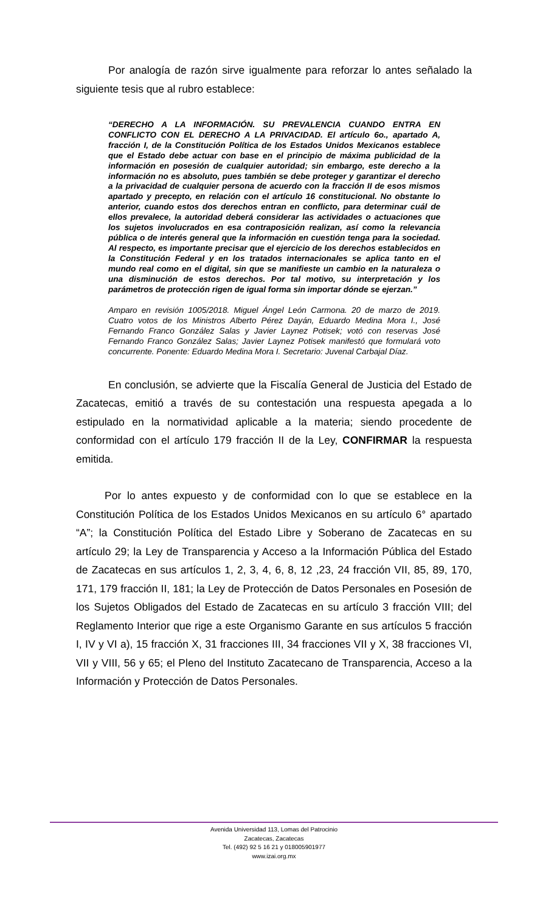Por analogía de razón sirve igualmente para reforzar lo antes señalado la siguiente tesis que al rubro establece:
“DERECHO A LA INFORMACIÓN. SU PREVALENCIA CUANDO ENTRA EN CONFLICTO CON EL DERECHO A LA PRIVACIDAD. El artículo 6o., apartado A, fracción I, de la Constitución Política de los Estados Unidos Mexicanos establece que el Estado debe actuar con base en el principio de máxima publicidad de la información en posesión de cualquier autoridad; sin embargo, este derecho a la información no es absoluto, pues también se debe proteger y garantizar el derecho a la privacidad de cualquier persona de acuerdo con la fracción II de esos mismos apartado y precepto, en relación con el artículo 16 constitucional. No obstante lo anterior, cuando estos dos derechos entran en conflicto, para determinar cuál de ellos prevalece, la autoridad deberá considerar las actividades o actuaciones que los sujetos involucrados en esa contraposición realizan, así como la relevancia pública o de interés general que la información en cuestión tenga para la sociedad. Al respecto, es importante precisar que el ejercicio de los derechos establecidos en la Constitución Federal y en los tratados internacionales se aplica tanto en el mundo real como en el digital, sin que se manifieste un cambio en la naturaleza o una disminución de estos derechos. Por tal motivo, su interpretación y los parámetros de protección rigen de igual forma sin importar dónde se ejerzan.”
Amparo en revisión 1005/2018. Miguel Ángel León Carmona. 20 de marzo de 2019. Cuatro votos de los Ministros Alberto Pérez Dayán, Eduardo Medina Mora I., José Fernando Franco González Salas y Javier Laynez Potisek; votó con reservas José Fernando Franco González Salas; Javier Laynez Potisek manifestó que formulará voto concurrente. Ponente: Eduardo Medina Mora I. Secretario: Juvenal Carbajal Díaz.
En conclusión, se advierte que la Fiscalía General de Justicia del Estado de Zacatecas, emitió a través de su contestación una respuesta apegada a lo estipulado en la normatividad aplicable a la materia; siendo procedente de conformidad con el artículo 179 fracción II de la Ley, CONFIRMAR la respuesta emitida.
Por lo antes expuesto y de conformidad con lo que se establece en la Constitución Política de los Estados Unidos Mexicanos en su artículo 6° apartado “A”; la Constitución Política del Estado Libre y Soberano de Zacatecas en su artículo 29; la Ley de Transparencia y Acceso a la Información Pública del Estado de Zacatecas en sus artículos 1, 2, 3, 4, 6, 8, 12 ,23, 24 fracción VII, 85, 89, 170, 171, 179 fracción II, 181; la Ley de Protección de Datos Personales en Posesión de los Sujetos Obligados del Estado de Zacatecas en su artículo 3 fracción VIII; del Reglamento Interior que rige a este Organismo Garante en sus artículos 5 fracción I, IV y VI a), 15 fracción X, 31 fracciones III, 34 fracciones VII y X, 38 fracciones VI, VII y VIII, 56 y 65; el Pleno del Instituto Zacatecano de Transparencia, Acceso a la Información y Protección de Datos Personales.
Avenida Universidad 113, Lomas del Patrocinio
Zacatecas, Zacatecas
Tel. (492) 92 5 16 21 y 018005901977
www.izai.org.mx